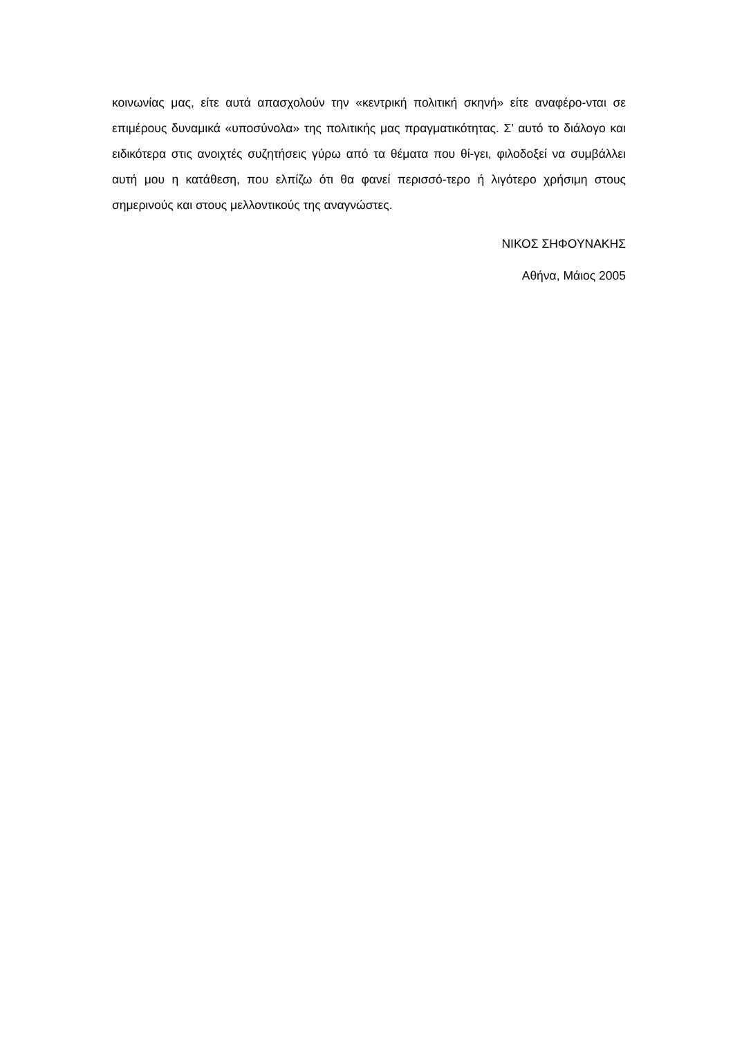κοινωνίας μας, είτε αυτά απασχολούν την «κεντρική πολιτική σκηνή» είτε αναφέρο-νται σε επιμέρους δυναμικά «υποσύνολα» της πολιτικής μας πραγματικότητας. Σ’ αυτό το διάλογο και ειδικότερα στις ανοιχτές συζητήσεις γύρω από τα θέματα που θί-γει, φιλοδοξεί να συμβάλλει αυτή μου η κατάθεση, που ελπίζω ότι θα φανεί περισσό-τερο ή λιγότερο χρήσιμη στους σημερινούς και στους μελλοντικούς της αναγνώστες.
ΝΙΚΟΣ ΣΗΦΟΥΝΑΚΗΣ
Αθήνα, Μάιος 2005